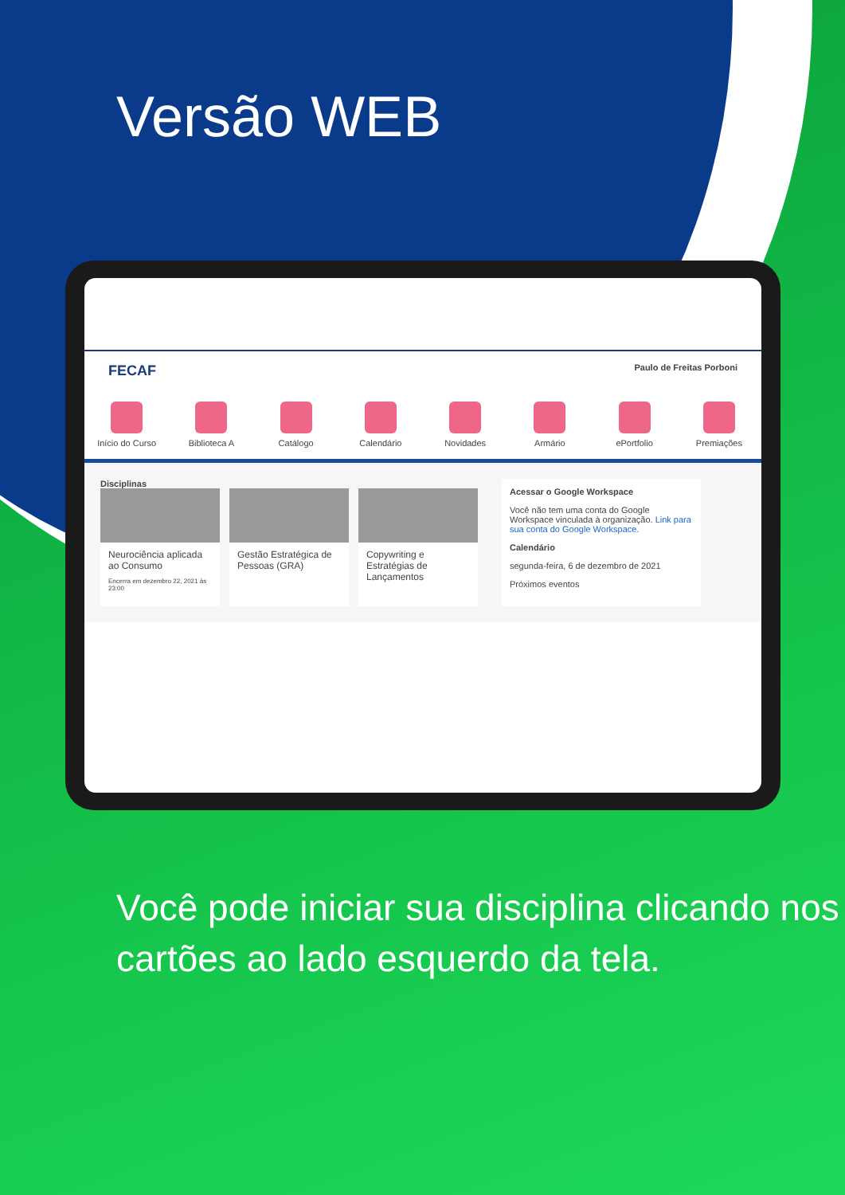Versão WEB
FECAF Paulo de Freitas Porboni
Início do Curso
Biblioteca A Catálogo Calendário Novidades Armário ePortfolio Premiações
Disciplinas
Neurociência aplicada ao Consumo
Encerra em dezembro 22, 2021 às 23:00
Gestão Estratégica de Pessoas (GRA)
Copywriting e Estratégias de Lançamentos
Acessar o Google Workspace
Você não tem uma conta do Google Workspace vinculada à organização. Link para sua conta do Google Workspace.
Calendário
segunda-feira, 6 de dezembro de 2021
Próximos eventos
Você pode iniciar sua disciplina clicando nos cartões ao lado esquerdo da tela.